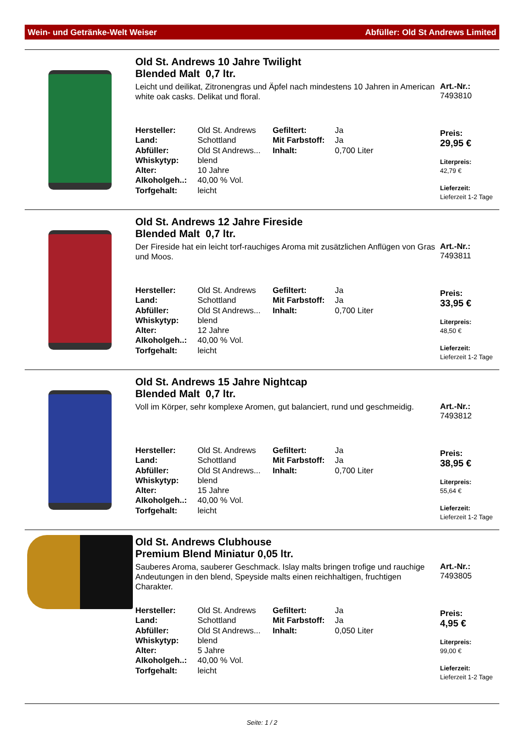Wein- und Getränke-Welt Weiser Abfüller: Old St Andrews Limited
Old St. Andrews 10 Jahre Twilight
Blended Malt 0,7 ltr.
Leicht und deilikat, Zitronengras und Äpfel nach mindestens 10 Jahren in American white oak casks. Delikat und floral.
| Hersteller: | Old St. Andrews | Gefiltert: | Ja |
| Land: | Schottland | Mit Farbstoff: | Ja |
| Abfüller: | Old St Andrews... | Inhalt: | 0,700 Liter |
| Whiskytyp: | blend | | |
| Alter: | 10 Jahre | | |
| Alkoholgeh..: | 40,00 % Vol. | | |
| Torfgehalt: | leicht | | |
Art.-Nr.:
7493810
Preis:
29,95 €
Literpreis:
42,79 €
Lieferzeit:
Lieferzeit 1-2 Tage
Old St. Andrews 12 Jahre Fireside
Blended Malt 0,7 ltr.
Der Fireside hat ein leicht torf-rauchiges Aroma mit zusätzlichen Anflügen von Gras und Moos.
| Hersteller: | Old St. Andrews | Gefiltert: | Ja |
| Land: | Schottland | Mit Farbstoff: | Ja |
| Abfüller: | Old St Andrews... | Inhalt: | 0,700 Liter |
| Whiskytyp: | blend | | |
| Alter: | 12 Jahre | | |
| Alkoholgeh..: | 40,00 % Vol. | | |
| Torfgehalt: | leicht | | |
Art.-Nr.:
7493811
Preis:
33,95 €
Literpreis:
48,50 €
Lieferzeit:
Lieferzeit 1-2 Tage
Old St. Andrews 15 Jahre Nightcap
Blended Malt 0,7 ltr.
Voll im Körper, sehr komplexe Aromen, gut balanciert, rund und geschmeidig.
| Hersteller: | Old St. Andrews | Gefiltert: | Ja |
| Land: | Schottland | Mit Farbstoff: | Ja |
| Abfüller: | Old St Andrews... | Inhalt: | 0,700 Liter |
| Whiskytyp: | blend | | |
| Alter: | 15 Jahre | | |
| Alkoholgeh..: | 40,00 % Vol. | | |
| Torfgehalt: | leicht | | |
Art.-Nr.:
7493812
Preis:
38,95 €
Literpreis:
55,64 €
Lieferzeit:
Lieferzeit 1-2 Tage
Old St. Andrews Clubhouse
Premium Blend Miniatur 0,05 ltr.
Sauberes Aroma, sauberer Geschmack. Islay malts bringen trofige und rauchige Andeutungen in den blend, Speyside malts einen reichhaltigen, fruchtigen Charakter.
| Hersteller: | Old St. Andrews | Gefiltert: | Ja |
| Land: | Schottland | Mit Farbstoff: | Ja |
| Abfüller: | Old St Andrews... | Inhalt: | 0,050 Liter |
| Whiskytyp: | blend | | |
| Alter: | 5 Jahre | | |
| Alkoholgeh..: | 40,00 % Vol. | | |
| Torfgehalt: | leicht | | |
Art.-Nr.:
7493805
Preis:
4,95 €
Literpreis:
99,00 €
Lieferzeit:
Lieferzeit 1-2 Tage
Seite: 1 / 2